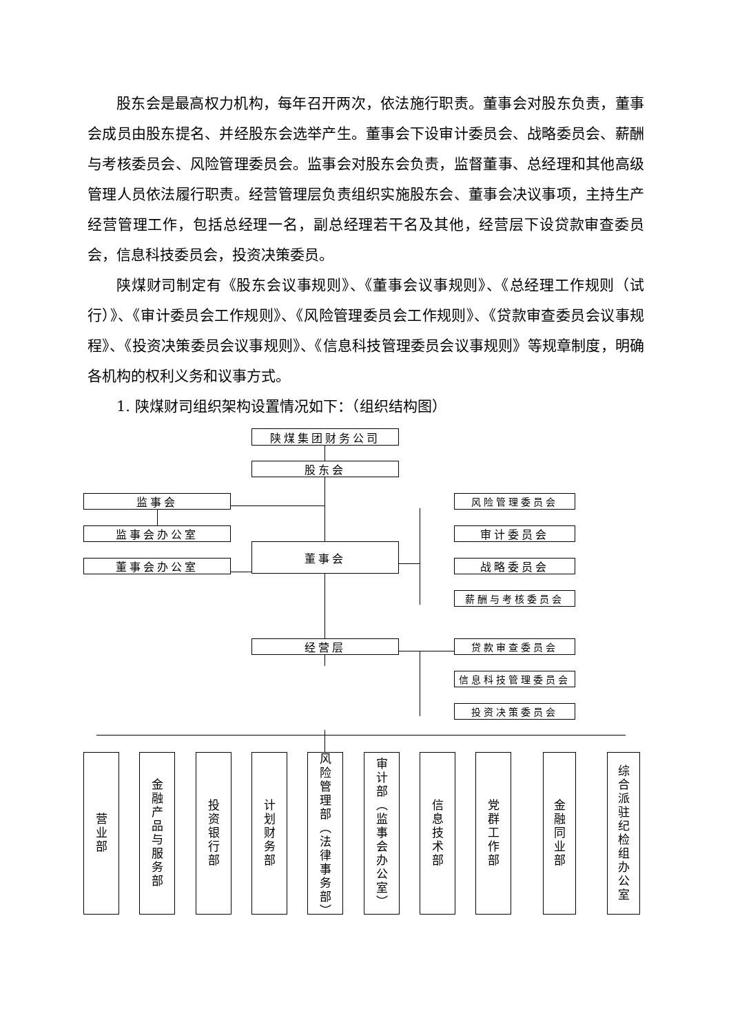股东会是最高权力机构，每年召开两次，依法施行职责。董事会对股东负责，董事会成员由股东提名、并经股东会选举产生。董事会下设审计委员会、战略委员会、薪酬与考核委员会、风险管理委员会。监事会对股东会负责，监督董事、总经理和其他高级管理人员依法履行职责。经营管理层负责组织实施股东会、董事会决议事项，主持生产经营管理工作，包括总经理一名，副总经理若干名及其他，经营层下设贷款审查委员会，信息科技委员会，投资决策委员。
陕煤财司制定有《股东会议事规则》、《董事会议事规则》、《总经理工作规则（试行）》、《审计委员会工作规则》、《风险管理委员会工作规则》、《贷款审查委员会议事规程》、《投资决策委员会议事规则》、《信息科技管理委员会议事规则》等规章制度，明确各机构的权利义务和议事方式。
1. 陕煤财司组织架构设置情况如下：（组织结构图）
陕煤集团财务公司
股东会
监事会
监事会办公室
董事会办公室
董事会
风险管理委员会
审计委员会
战略委员会
薪酬与考核委员会
经营层 贷款审查委员会
信息科技管理委员会
投资决策委员会
营业部
金融产品与服务部
投资银行部
计划财务部
风险管理部（法律事务部）
审计部（监事会办公室）
信息技术部
党群工作部
金融同业部
综合派驻纪检组办公室